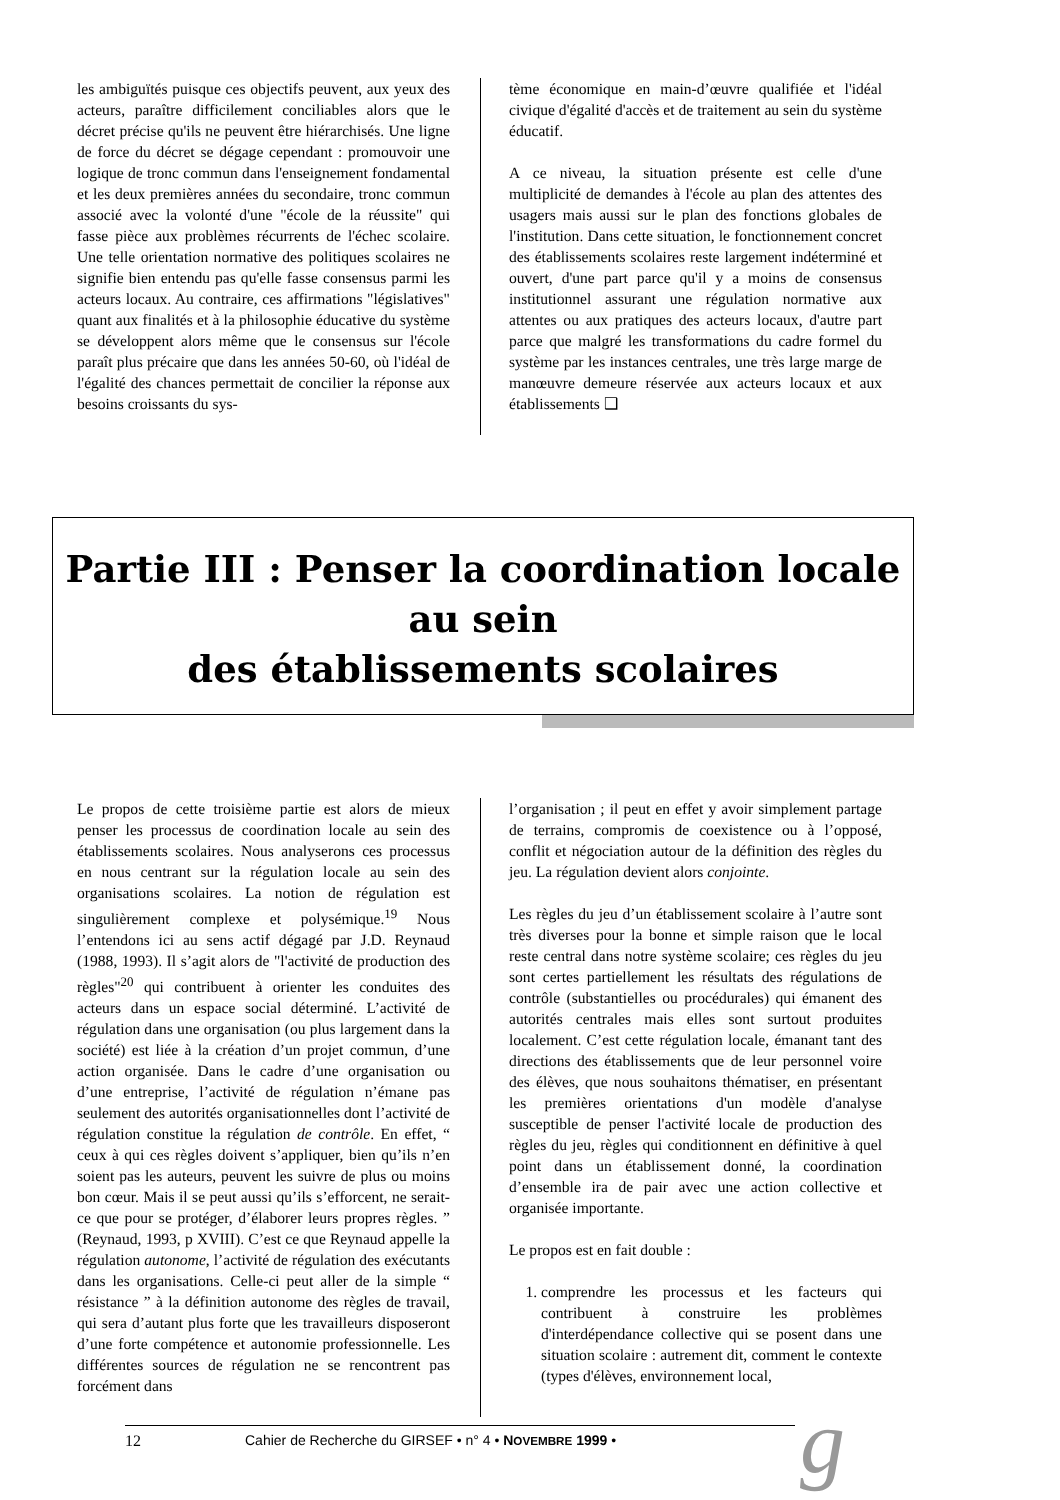les ambiguïtés puisque ces objectifs peuvent, aux yeux des acteurs, paraître difficilement conciliables alors que le décret précise qu'ils ne peuvent être hiérarchisés. Une ligne de force du décret se dégage cependant : promouvoir une logique de tronc commun dans l'enseignement fondamental et les deux premières années du secondaire, tronc commun associé avec la volonté d'une "école de la réussite" qui fasse pièce aux problèmes récurrents de l'échec scolaire. Une telle orientation normative des politiques scolaires ne signifie bien entendu pas qu'elle fasse consensus parmi les acteurs locaux. Au contraire, ces affirmations "législatives" quant aux finalités et à la philosophie éducative du système se développent alors même que le consensus sur l'école paraît plus précaire que dans les années 50-60, où l'idéal de l'égalité des chances permettait de concilier la réponse aux besoins croissants du sys-
tème économique en main-d’œuvre qualifiée et l'idéal civique d'égalité d'accès et de traitement au sein du système éducatif.
A ce niveau, la situation présente est celle d'une multiplicité de demandes à l'école au plan des attentes des usagers mais aussi sur le plan des fonctions globales de l'institution. Dans cette situation, le fonctionnement concret des établissements scolaires reste largement indéterminé et ouvert, d'une part parce qu'il y a moins de consensus institutionnel assurant une régulation normative aux attentes ou aux pratiques des acteurs locaux, d'autre part parce que malgré les transformations du cadre formel du système par les instances centrales, une très large marge de manœuvre demeure réservée aux acteurs locaux et aux établissements ❑
Partie III : Penser la coordination locale au sein
des établissements scolaires
Le propos de cette troisième partie est alors de mieux penser les processus de coordination locale au sein des établissements scolaires. Nous analyserons ces processus en nous centrant sur la régulation locale au sein des organisations scolaires. La notion de régulation est singulièrement complexe et polysémique.<sup>19</sup> Nous l’entendons ici au sens actif dégagé par J.D. Reynaud (1988, 1993). Il s’agit alors de "l'activité de production des règles"<sup>20</sup> qui contribuent à orienter les conduites des acteurs dans un espace social déterminé. L’activité de régulation dans une organisation (ou plus largement dans la société) est liée à la création d’un projet commun, d’une action organisée. Dans le cadre d’une organisation ou d’une entreprise, l’activité de régulation n’émane pas seulement des autorités organisationnelles dont l’activité de régulation constitue la régulation de contrôle. En effet, “ ceux à qui ces règles doivent s’appliquer, bien qu’ils n’en soient pas les auteurs, peuvent les suivre de plus ou moins bon cœur. Mais il se peut aussi qu’ils s’efforcent, ne serait-ce que pour se protéger, d’élaborer leurs propres règles. ” (Reynaud, 1993, p XVIII). C’est ce que Reynaud appelle la régulation autonome, l’activité de régulation des exécutants dans les organisations. Celle-ci peut aller de la simple “ résistance ” à la définition autonome des règles de travail, qui sera d’autant plus forte que les travailleurs disposeront d’une forte compétence et autonomie professionnelle. Les différentes sources de régulation ne se rencontrent pas forcément dans
l’organisation ; il peut en effet y avoir simplement partage de terrains, compromis de coexistence ou à l’opposé, conflit et négociation autour de la définition des règles du jeu. La régulation devient alors conjointe.
Les règles du jeu d’un établissement scolaire à l’autre sont très diverses pour la bonne et simple raison que le local reste central dans notre système scolaire; ces règles du jeu sont certes partiellement les résultats des régulations de contrôle (substantielles ou procédurales) qui émanent des autorités centrales mais elles sont surtout produites localement. C’est cette régulation locale, émanant tant des directions des établissements que de leur personnel voire des élèves, que nous souhaitons thématiser, en présentant les premières orientations d'un modèle d'analyse susceptible de penser l'activité locale de production des règles du jeu, règles qui conditionnent en définitive à quel point dans un établissement donné, la coordination d’ensemble ira de pair avec une action collective et organisée importante.
Le propos est en fait double :
1. comprendre les processus et les facteurs qui contribuent à construire les problèmes d'interdépendance collective qui se posent dans une situation scolaire : autrement dit, comment le contexte (types d'élèves, environnement local,
12 Cahier de Recherche du GIRSEF • n° 4 • NOVEMBRE 1999 • g